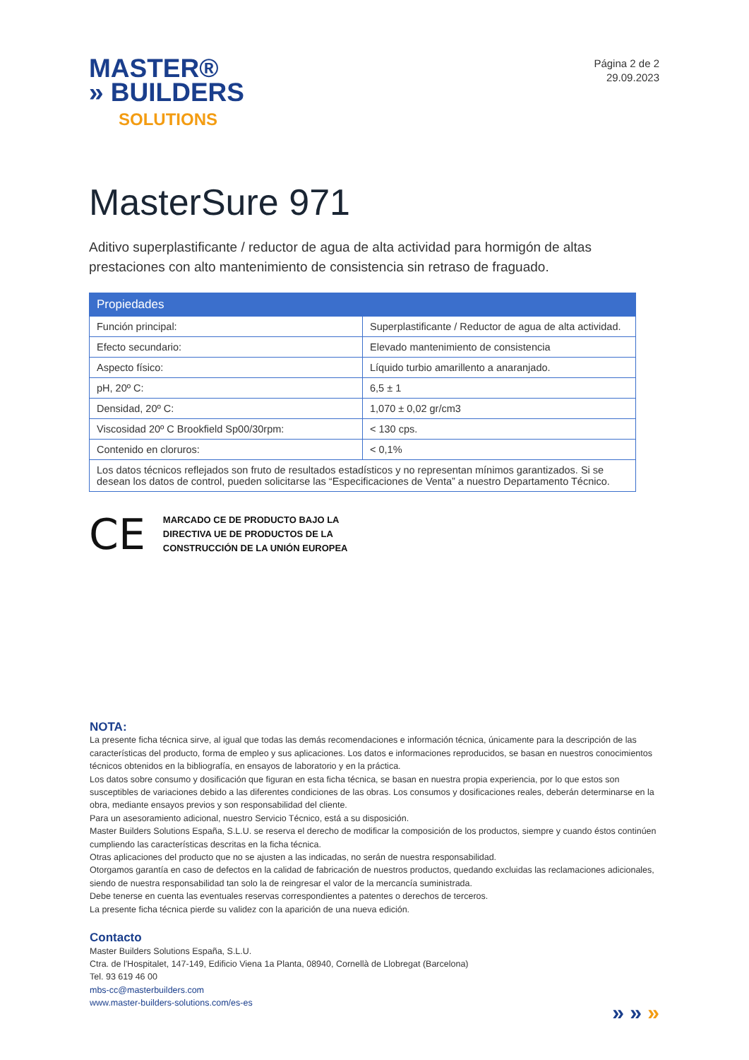MASTER®
» BUILDERS
SOLUTIONS
Página 2 de 2
29.09.2023
MasterSure 971
Aditivo superplastificante / reductor de agua de alta actividad para hormigón de altas prestaciones con alto mantenimiento de consistencia sin retraso de fraguado.
| Propiedades | |
| --- | --- |
| Función principal: | Superplastificante / Reductor de agua de alta actividad. |
| Efecto secundario: | Elevado mantenimiento de consistencia |
| Aspecto físico: | Líquido turbio amarillento a anaranjado. |
| pH, 20º C: | 6,5 ± 1 |
| Densidad, 20º C: | 1,070 ± 0,02 gr/cm3 |
| Viscosidad 20º C Brookfield Sp00/30rpm: | < 130 cps. |
| Contenido en cloruros: | < 0,1% |
| Los datos técnicos reflejados son fruto de resultados estadísticos y no representan mínimos garantizados. Si se desean los datos de control, pueden solicitarse las “Especificaciones de Venta” a nuestro Departamento Técnico. | |
CE
MARCADO CE DE PRODUCTO BAJO LA
DIRECTIVA UE DE PRODUCTOS DE LA
CONSTRUCCIÓN DE LA UNIÓN EUROPEA
NOTA:
La presente ficha técnica sirve, al igual que todas las demás recomendaciones e información técnica, únicamente para la descripción de las características del producto, forma de empleo y sus aplicaciones. Los datos e informaciones reproducidos, se basan en nuestros conocimientos técnicos obtenidos en la bibliografía, en ensayos de laboratorio y en la práctica.
Los datos sobre consumo y dosificación que figuran en esta ficha técnica, se basan en nuestra propia experiencia, por lo que estos son susceptibles de variaciones debido a las diferentes condiciones de las obras. Los consumos y dosificaciones reales, deberán determinarse en la obra, mediante ensayos previos y son responsabilidad del cliente.
Para un asesoramiento adicional, nuestro Servicio Técnico, está a su disposición.
Master Builders Solutions España, S.L.U. se reserva el derecho de modificar la composición de los productos, siempre y cuando éstos continúen cumpliendo las características descritas en la ficha técnica.
Otras aplicaciones del producto que no se ajusten a las indicadas, no serán de nuestra responsabilidad.
Otorgamos garantía en caso de defectos en la calidad de fabricación de nuestros productos, quedando excluidas las reclamaciones adicionales, siendo de nuestra responsabilidad tan solo la de reingresar el valor de la mercancía suministrada.
Debe tenerse en cuenta las eventuales reservas correspondientes a patentes o derechos de terceros.
La presente ficha técnica pierde su validez con la aparición de una nueva edición.
Contacto
Master Builders Solutions España, S.L.U.
Ctra. de l'Hospitalet, 147-149, Edificio Viena 1a Planta, 08940, Cornellà de Llobregat (Barcelona)
Tel. 93 619 46 00
mbs-cc@masterbuilders.com
www.master-builders-solutions.com/es-es
» » »